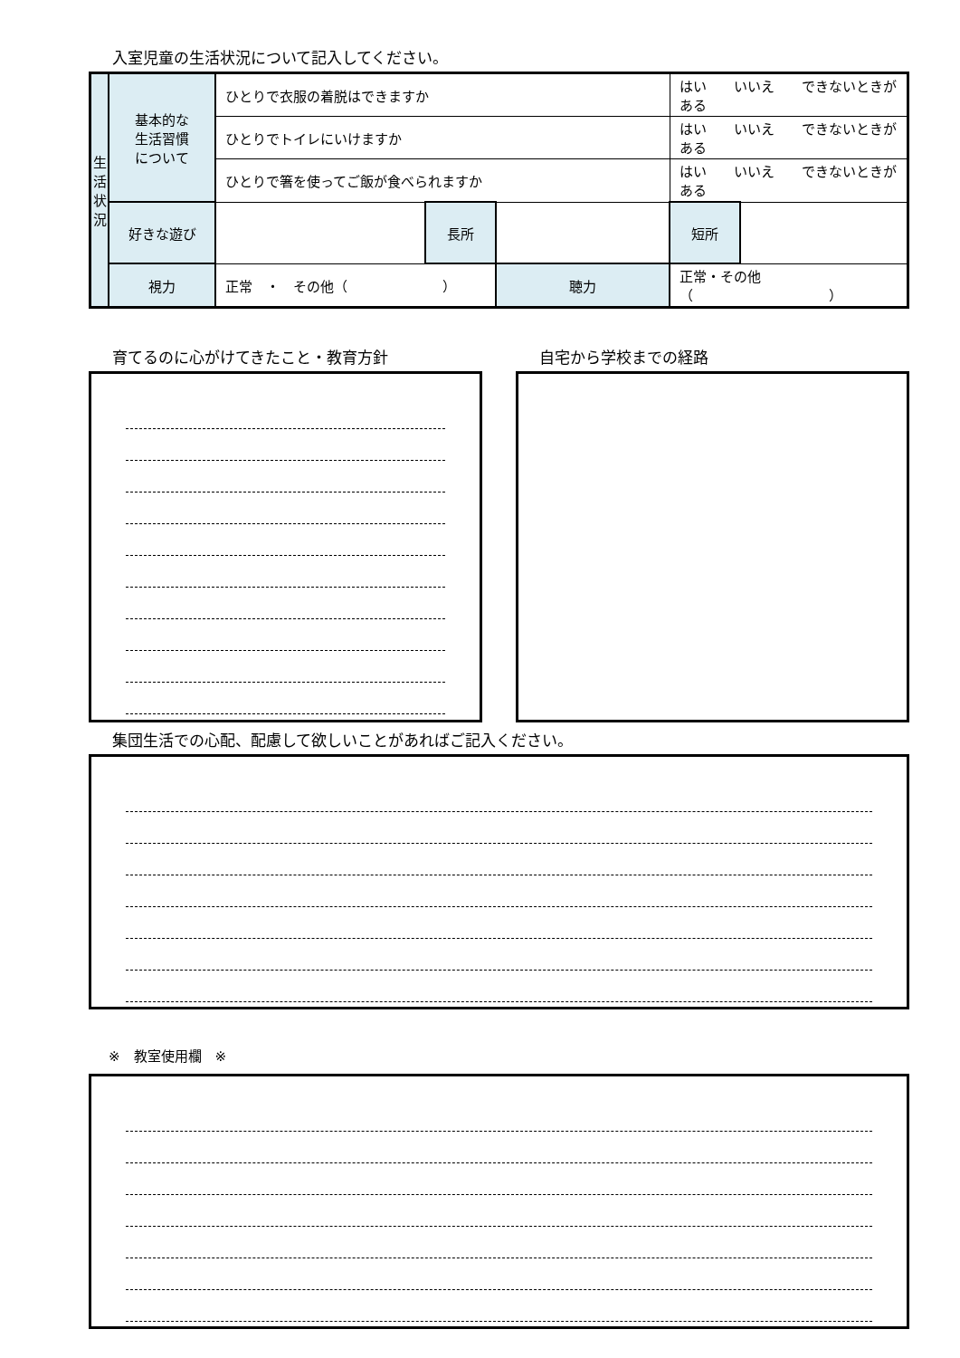入室児童の生活状況について記入してください。
| 生 活 状 況 | 基本的な 生活習慣 について | ひとりで衣服の着脱はできますか | | | はい いいえ できないときがある | |
| | | ひとりでトイレにいけますか | | | はい いいえ できないときがある | |
| | | ひとりで箸を使ってご飯が食べられますか | | | はい いいえ できないときがある | |
| | 好きな遊び | | 長所 | | 短所 | |
| | 視力 | 正常 ・ その他（ ） | | 聴力 | 正常・その他（ ） | |
育てるのに心がけてきたこと・教育方針 自宅から学校までの経路
集団生活での心配、配慮して欲しいことがあればご記入ください。
※　教室使用欄　※